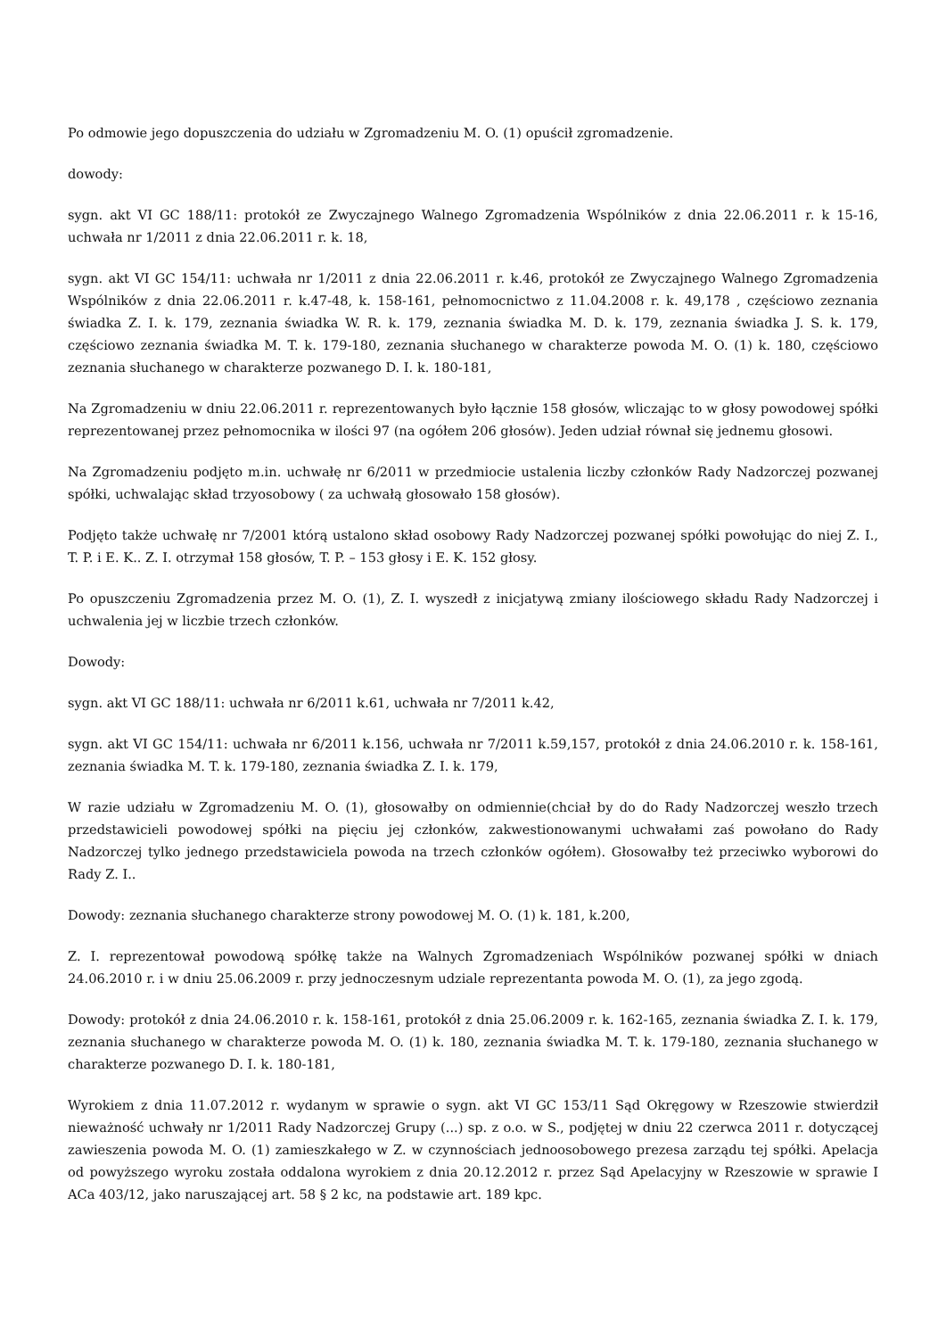Po odmowie jego dopuszczenia do udziału w Zgromadzeniu M. O. (1) opuścił zgromadzenie.
dowody:
sygn. akt VI GC 188/11: protokół ze Zwyczajnego Walnego Zgromadzenia Wspólników z dnia 22.06.2011 r. k 15-16, uchwała nr 1/2011 z dnia 22.06.2011 r. k. 18,
sygn. akt VI GC 154/11: uchwała nr 1/2011 z dnia 22.06.2011 r. k.46, protokół ze Zwyczajnego Walnego Zgromadzenia Wspólników z dnia 22.06.2011 r. k.47-48, k. 158-161, pełnomocnictwo z 11.04.2008 r. k. 49,178 , częściowo zeznania świadka Z. I. k. 179, zeznania świadka W. R. k. 179, zeznania świadka M. D. k. 179, zeznania świadka J. S. k. 179, częściowo zeznania świadka M. T. k. 179-180, zeznania słuchanego w charakterze powoda M. O. (1) k. 180, częściowo zeznania słuchanego w charakterze pozwanego D. I. k. 180-181,
Na Zgromadzeniu w dniu 22.06.2011 r. reprezentowanych było łącznie 158 głosów, wliczając to w głosy powodowej spółki reprezentowanej przez pełnomocnika w ilości 97 (na ogółem 206 głosów). Jeden udział równał się jednemu głosowi.
Na Zgromadzeniu podjęto m.in. uchwałę nr 6/2011 w przedmiocie ustalenia liczby członków Rady Nadzorczej pozwanej spółki, uchwalając skład trzyosobowy ( za uchwałą głosowało 158 głosów).
Podjęto także uchwałę nr 7/2001 którą ustalono skład osobowy Rady Nadzorczej pozwanej spółki powołując do niej Z. I., T. P. i E. K.. Z. I. otrzymał 158 głosów, T. P. – 153 głosy i E. K. 152 głosy.
Po opuszczeniu Zgromadzenia przez M. O. (1), Z. I. wyszedł z inicjatywą zmiany ilościowego składu Rady Nadzorczej i uchwalenia jej w liczbie trzech członków.
Dowody:
sygn. akt VI GC 188/11: uchwała nr 6/2011 k.61, uchwała nr 7/2011 k.42,
sygn. akt VI GC 154/11: uchwała nr 6/2011 k.156, uchwała nr 7/2011 k.59,157, protokół z dnia 24.06.2010 r. k. 158-161, zeznania świadka M. T. k. 179-180, zeznania świadka Z. I. k. 179,
W razie udziału w Zgromadzeniu M. O. (1), głosowałby on odmiennie(chciał by do do Rady Nadzorczej weszło trzech przedstawicieli powodowej spółki na pięciu jej członków, zakwestionowanymi uchwałami zaś powołano do Rady Nadzorczej tylko jednego przedstawiciela powoda na trzech członków ogółem). Głosowałby też przeciwko wyborowi do Rady Z. I..
Dowody: zeznania słuchanego charakterze strony powodowej M. O. (1) k. 181, k.200,
Z. I. reprezentował powodową spółkę także na Walnych Zgromadzeniach Wspólników pozwanej spółki w dniach 24.06.2010 r. i w dniu 25.06.2009 r. przy jednoczesnym udziale reprezentanta powoda M. O. (1), za jego zgodą.
Dowody: protokół z dnia 24.06.2010 r. k. 158-161, protokół z dnia 25.06.2009 r. k. 162-165, zeznania świadka Z. I. k. 179, zeznania słuchanego w charakterze powoda M. O. (1) k. 180, zeznania świadka M. T. k. 179-180, zeznania słuchanego w charakterze pozwanego D. I. k. 180-181,
Wyrokiem z dnia 11.07.2012 r. wydanym w sprawie o sygn. akt VI GC 153/11 Sąd Okręgowy w Rzeszowie stwierdził nieważność uchwały nr 1/2011 Rady Nadzorczej Grupy (...) sp. z o.o. w S., podjętej w dniu 22 czerwca 2011 r. dotyczącej zawieszenia powoda M. O. (1) zamieszkałego w Z. w czynnościach jednoosobowego prezesa zarządu tej spółki. Apelacja od powyższego wyroku została oddalona wyrokiem z dnia 20.12.2012 r. przez Sąd Apelacyjny w Rzeszowie w sprawie I ACa 403/12, jako naruszającej art. 58 § 2 kc, na podstawie art. 189 kpc.